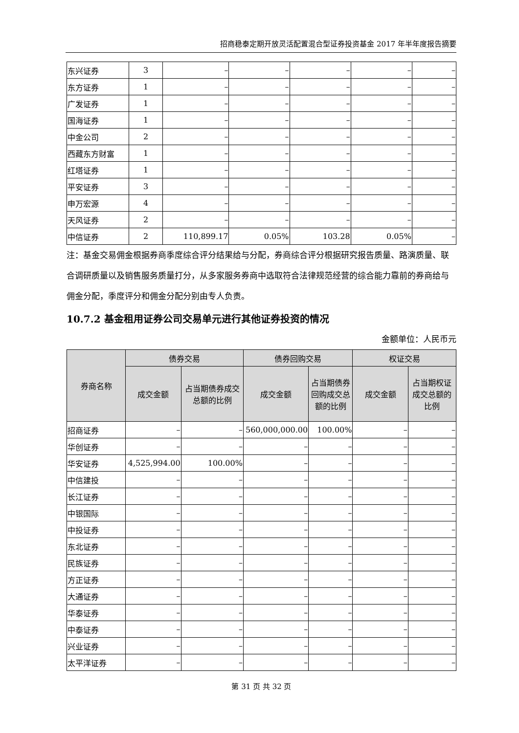招商稳泰定期开放灵活配置混合型证券投资基金 2017 年半年度报告摘要
| 东兴证券 | 3 | – | – | – | – | – |
| 东方证券 | 1 | – | – | – | – | – |
| 广发证券 | 1 | – | – | – | – | – |
| 国海证券 | 1 | – | – | – | – | – |
| 中金公司 | 2 | – | – | – | – | – |
| 西藏东方财富 | 1 | – | – | – | – | – |
| 红塔证券 | 1 | – | – | – | – | – |
| 平安证券 | 3 | – | – | – | – | – |
| 申万宏源 | 4 | – | – | – | – | – |
| 天风证券 | 2 | – | – | – | – | – |
| 中信证券 | 2 | 110,899.17 | 0.05% | 103.28 | 0.05% | – |
注：基金交易佣金根据券商季度综合评分结果给与分配，券商综合评分根据研究报告质量、路演质量、联合调研质量以及销售服务质量打分，从多家服务券商中选取符合法律规范经营的综合能力靠前的券商给与佣金分配，季度评分和佣金分配分别由专人负责。
10.7.2 基金租用证券公司交易单元进行其他证券投资的情况
金额单位：人民币元
| 券商名称 | 债券交易 | | 债券回购交易 | | 权证交易 | |
| --- | --- | --- | --- | --- | --- | --- |
| | 成交金额 | 占当期债券成交总额的比例 | 成交金额 | 占当期债券回购成交总额的比例 | 成交金额 | 占当期权证成交总额的比例 |
| 招商证券 | – | – | 560,000,000.00 | 100.00% | – | – |
| 华创证券 | – | – | – | – | – | – |
| 华安证券 | 4,525,994.00 | 100.00% | – | – | – | – |
| 中信建投 | – | – | – | – | – | – |
| 长江证券 | – | – | – | – | – | – |
| 中银国际 | – | – | – | – | – | – |
| 中投证券 | – | – | – | – | – | – |
| 东北证券 | – | – | – | – | – | – |
| 民族证券 | – | – | – | – | – | – |
| 方正证券 | – | – | – | – | – | – |
| 大通证券 | – | – | – | – | – | – |
| 华泰证券 | – | – | – | – | – | – |
| 中泰证券 | – | – | – | – | – | – |
| 兴业证券 | – | – | – | – | – | – |
| 太平洋证券 | – | – | – | – | – | – |
第 31 页 共 32 页